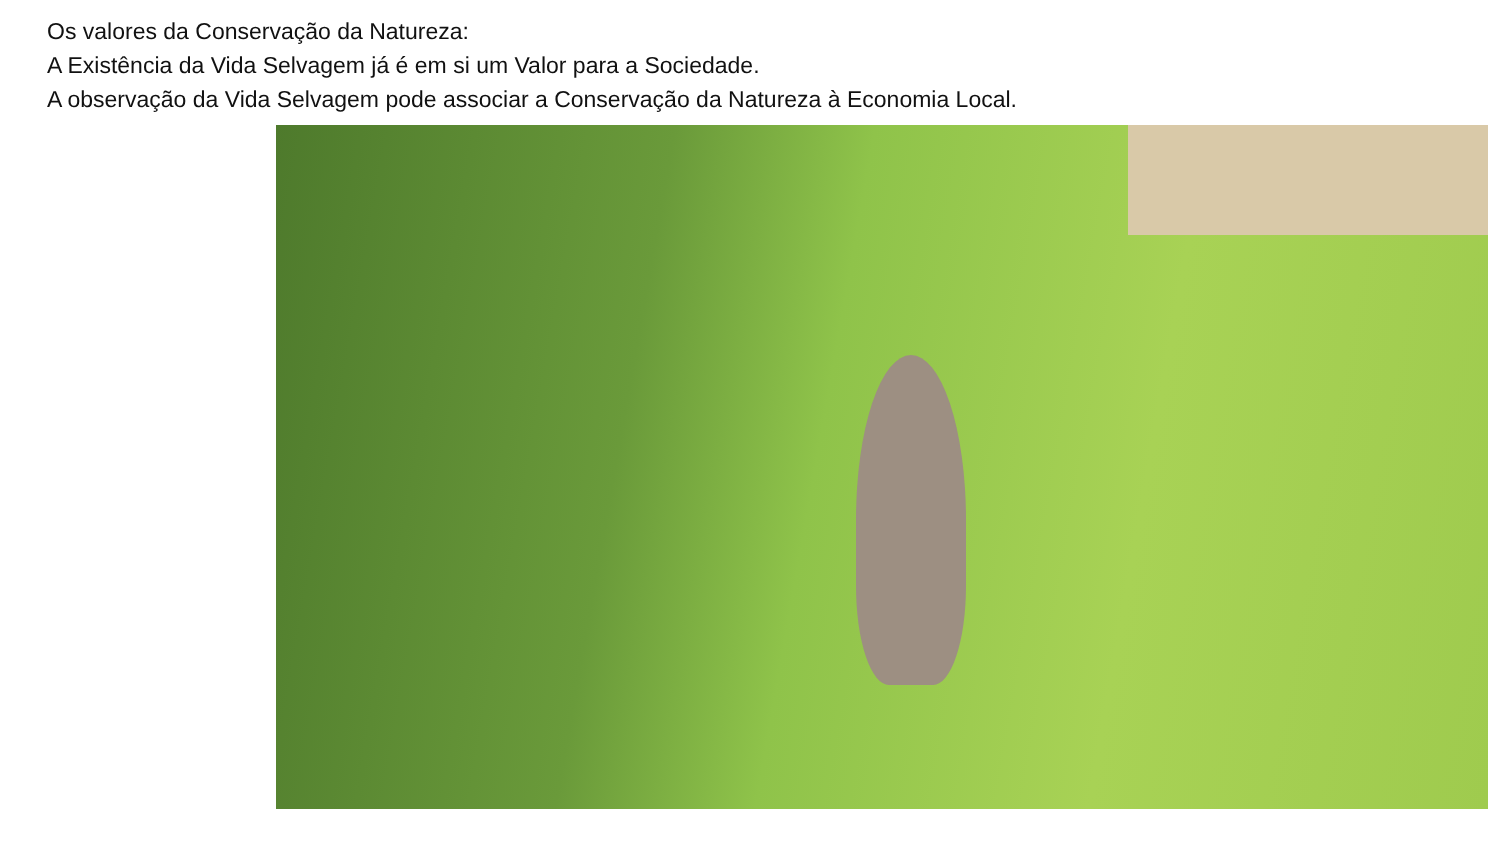Os valores da Conservação da Natureza:
A Existência da Vida Selvagem já é em si um Valor para a Sociedade.
A observação da Vida Selvagem pode associar a Conservação da Natureza à Economia Local.